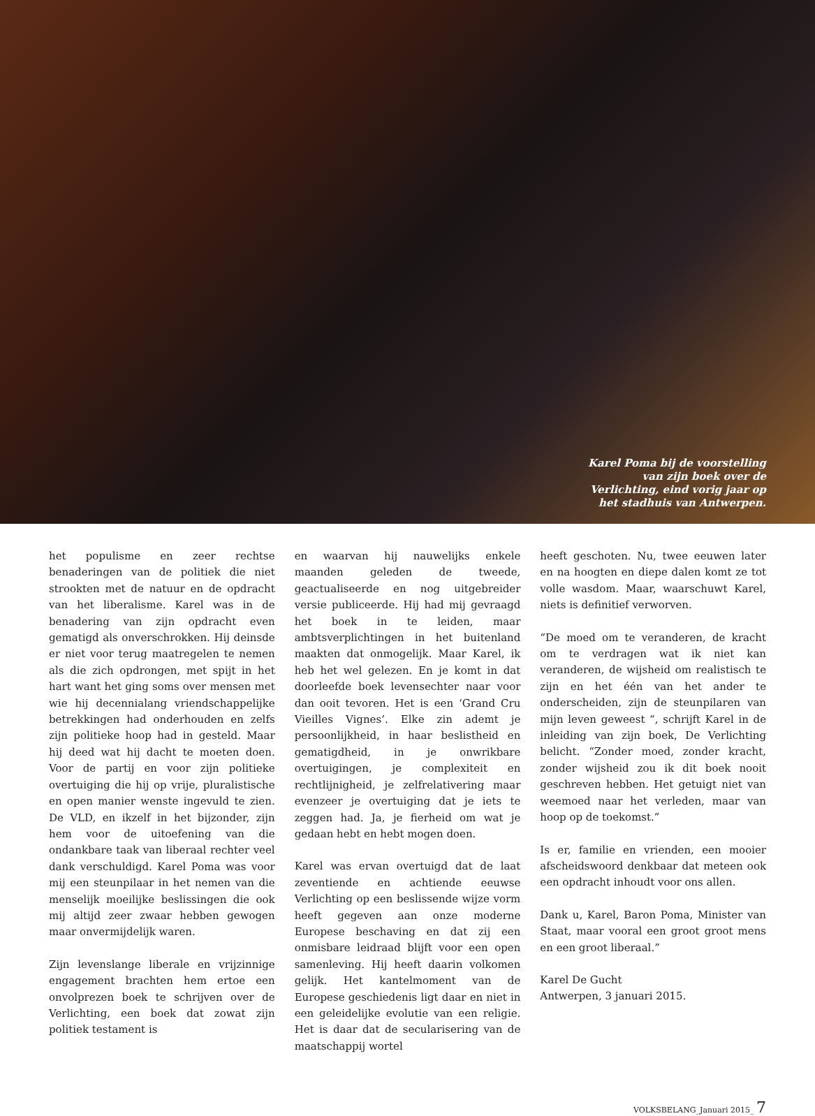Karel Poma bij de voorstelling van zijn boek over de Verlichting, eind vorig jaar op het stadhuis van Antwerpen.
het populisme en zeer rechtse benaderingen van de politiek die niet strookten met de natuur en de opdracht van het liberalisme. Karel was in de benadering van zijn opdracht even gematigd als onverschrokken. Hij deinsde er niet voor terug maatregelen te nemen als die zich opdrongen, met spijt in het hart want het ging soms over mensen met wie hij decennialang vriendschappelijke betrekkingen had onderhouden en zelfs zijn politieke hoop had in gesteld. Maar hij deed wat hij dacht te moeten doen. Voor de partij en voor zijn politieke overtuiging die hij op vrije, pluralistische en open manier wenste ingevuld te zien. De VLD, en ikzelf in het bijzonder, zijn hem voor de uitoefening van die ondankbare taak van liberaal rechter veel dank verschuldigd. Karel Poma was voor mij een steunpilaar in het nemen van die menselijk moeilijke beslissingen die ook mij altijd zeer zwaar hebben gewogen maar onvermijdelijk waren.
Zijn levenslange liberale en vrijzinnige engagement brachten hem ertoe een onvolprezen boek te schrijven over de Verlichting, een boek dat zowat zijn politiek testament is
en waarvan hij nauwelijks enkele maanden geleden de tweede, geactualiseerde en nog uitgebreider versie publiceerde. Hij had mij gevraagd het boek in te leiden, maar ambtsverplichtingen in het buitenland maakten dat onmogelijk. Maar Karel, ik heb het wel gelezen. En je komt in dat doorleefde boek levensechter naar voor dan ooit tevoren. Het is een ‘Grand Cru Vieilles Vignes’. Elke zin ademt je persoonlijkheid, in haar beslistheid en gematigdheid, in je onwrikbare overtuigingen, je complexiteit en rechtlijnigheid, je zelfrelativering maar evenzeer je overtuiging dat je iets te zeggen had. Ja, je fierheid om wat je gedaan hebt en hebt mogen doen.
Karel was ervan overtuigd dat de laat zeventiende en achtiende eeuwse Verlichting op een beslissende wijze vorm heeft gegeven aan onze moderne Europese beschaving en dat zij een onmisbare leidraad blijft voor een open samenleving. Hij heeft daarin volkomen gelijk. Het kantelmoment van de Europese geschiedenis ligt daar en niet in een geleidelijke evolutie van een religie. Het is daar dat de secularisering van de maatschappij wortel
heeft geschoten. Nu, twee eeuwen later en na hoogten en diepe dalen komt ze tot volle wasdom. Maar, waarschuwt Karel, niets is definitief verworven.
“De moed om te veranderen, de kracht om te verdragen wat ik niet kan veranderen, de wijsheid om realistisch te zijn en het één van het ander te onderscheiden, zijn de steunpilaren van mijn leven geweest “, schrijft Karel in de inleiding van zijn boek, De Verlichting belicht. “Zonder moed, zonder kracht, zonder wijsheid zou ik dit boek nooit geschreven hebben. Het getuigt niet van weemoed naar het verleden, maar van hoop op de toekomst.”
Is er, familie en vrienden, een mooier afscheidswoord denkbaar dat meteen ook een opdracht inhoudt voor ons allen.
Dank u, Karel, Baron Poma, Minister van Staat, maar vooral een groot groot mens en een groot liberaal.”
Karel De Gucht
Antwerpen, 3 januari 2015.
VOLKSBELANG_Januari 2015_ 7